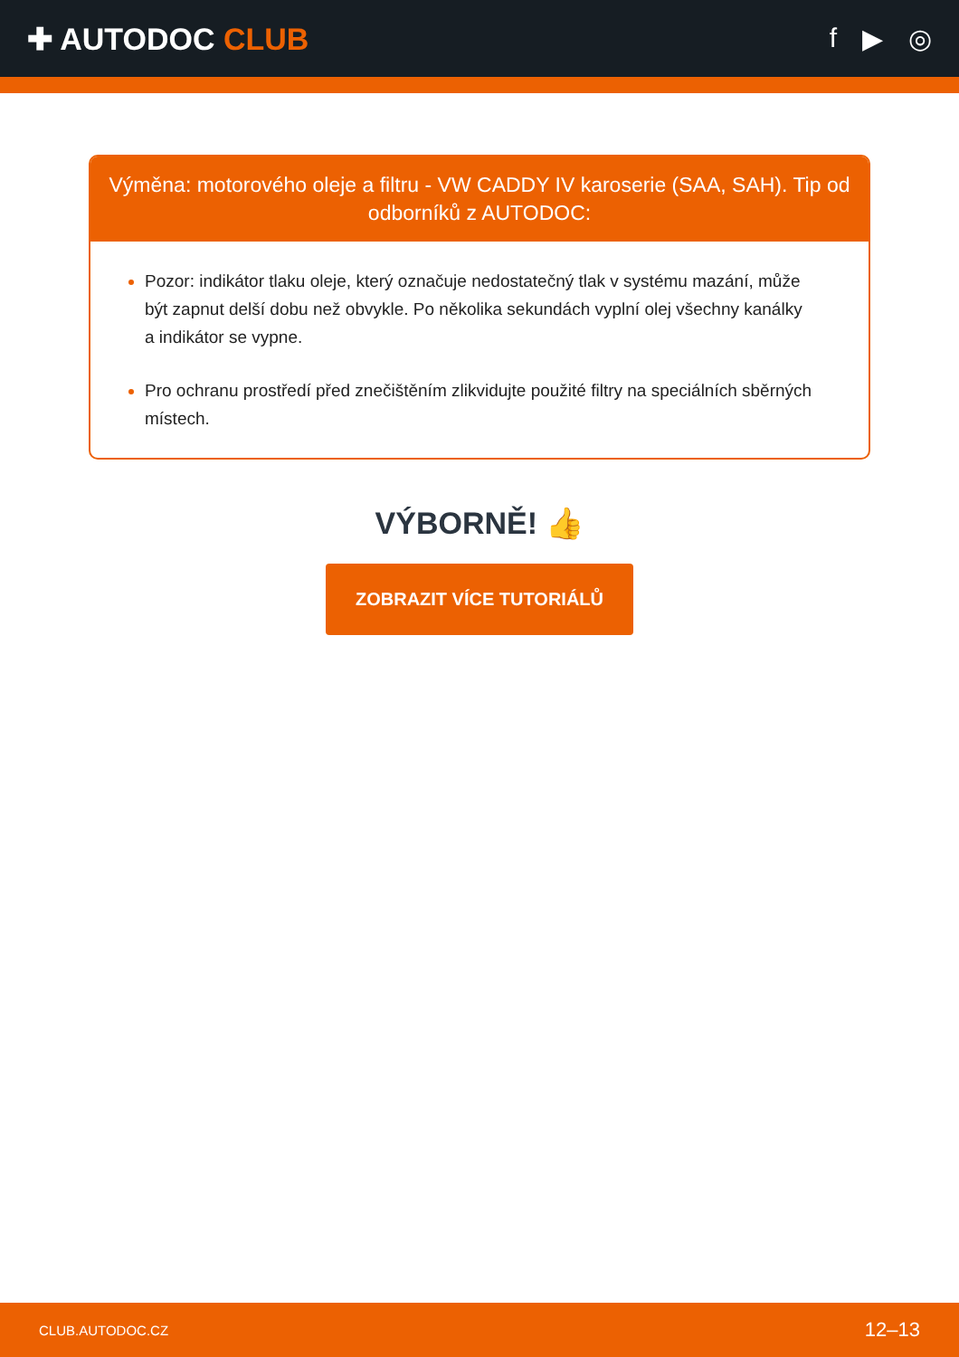✚ AUTODOC CLUB f ▶ ◎
Výměna: motorového oleje a filtru - VW CADDY IV karoserie (SAA, SAH). Tip od odborníků z AUTODOC:
Pozor: indikátor tlaku oleje, který označuje nedostatečný tlak v systému mazání, může být zapnut delší dobu než obvykle. Po několika sekundách vyplní olej všechny kanálky a indikátor se vypne.
Pro ochranu prostředí před znečištěním zlikvidujte použité filtry na speciálních sběrných místech.
VÝBORNĚ! 👍
ZOBRAZIT VÍCE TUTORIÁLŮ
CLUB.AUTODOC.CZ 12–13